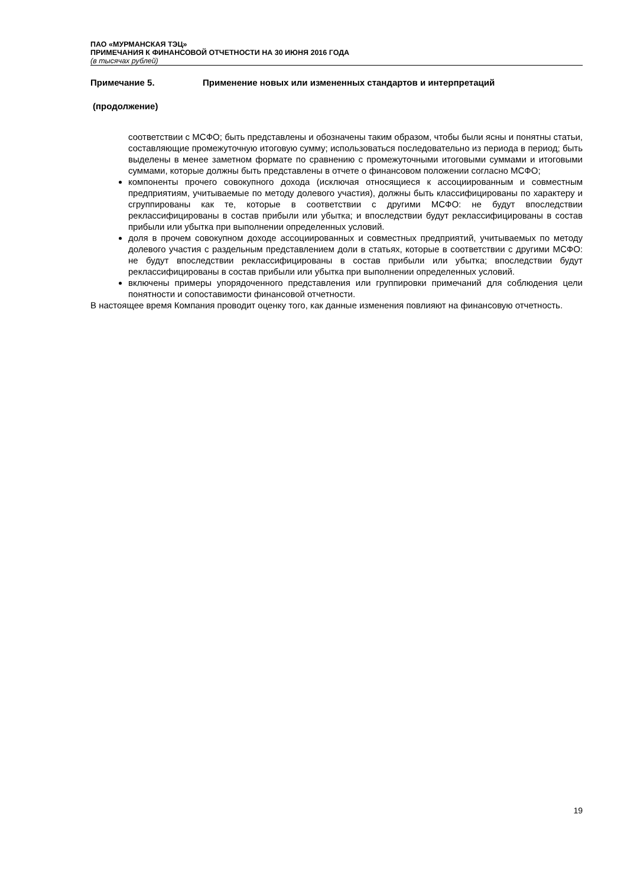ПАО «МУРМАНСКАЯ ТЭЦ»
ПРИМЕЧАНИЯ К ФИНАНСОВОЙ ОТЧЕТНОСТИ НА 30 ИЮНЯ 2016 ГОДА
(в тысячах рублей)
Примечание 5. Применение новых или измененных стандартов и интерпретаций
(продолжение)
соответствии с МСФО; быть представлены и обозначены таким образом, чтобы были ясны и понятны статьи, составляющие промежуточную итоговую сумму; использоваться последовательно из периода в период; быть выделены в менее заметном формате по сравнению с промежуточными итоговыми суммами и итоговыми суммами, которые должны быть представлены в отчете о финансовом положении согласно МСФО;
компоненты прочего совокупного дохода (исключая относящиеся к ассоциированным и совместным предприятиям, учитываемые по методу долевого участия), должны быть классифицированы по характеру и сгруппированы как те, которые в соответствии с другими МСФО: не будут впоследствии реклассифицированы в состав прибыли или убытка; и впоследствии будут реклассифицированы в состав прибыли или убытка при выполнении определенных условий.
доля в прочем совокупном доходе ассоциированных и совместных предприятий, учитываемых по методу долевого участия с раздельным представлением доли в статьях, которые в соответствии с другими МСФО: не будут впоследствии реклассифицированы в состав прибыли или убытка; впоследствии будут реклассифицированы в состав прибыли или убытка при выполнении определенных условий.
включены примеры упорядоченного представления или группировки примечаний для соблюдения цели понятности и сопоставимости финансовой отчетности.
В настоящее время Компания проводит оценку того, как данные изменения повлияют на финансовую отчетность.
19